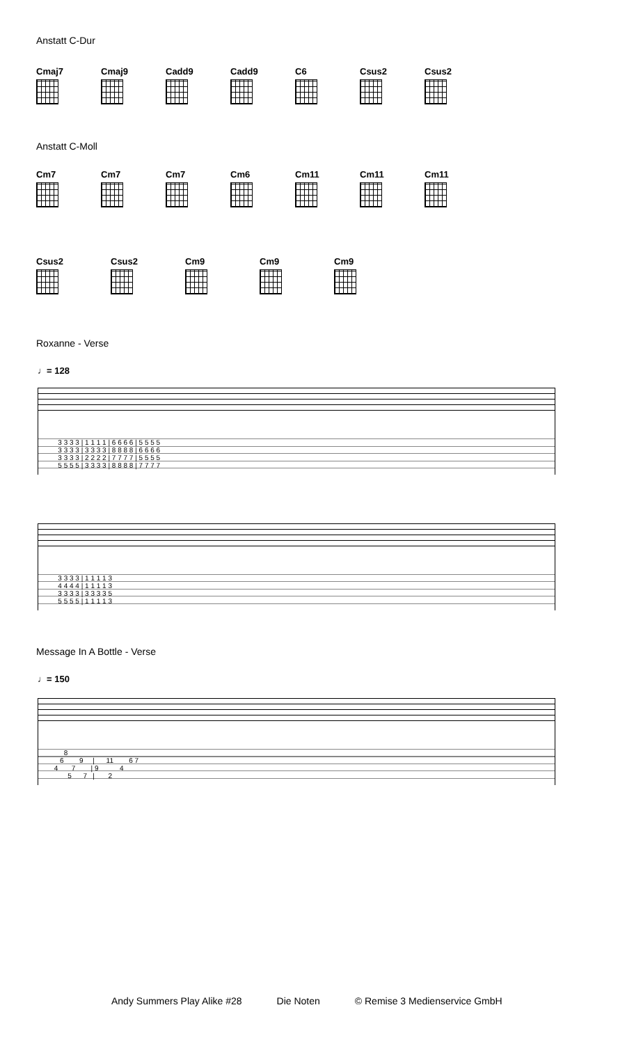Anstatt C-Dur
Cmaj7 Cmaj9 Cadd9 Cadd9 C6 Csus2 Csus2
Anstatt C-Moll
Cm7 Cm7 Cm7 Cm6 Cm11 Cm11 Cm11
Csus2 Csus2 Cm9 Cm9 Cm9
Roxanne - Verse
♩= 128
3 3 3 3 | 1 1 1 1 | 6 6 6 6 | 5 5 5 5 3 3 3 3 | 3 3 3 3 | 8 8 8 8 | 6 6 6 6 3 3 3 3 | 2 2 2 2 | 7 7 7 7 | 5 5 5 5 5 5 5 5 | 3 3 3 3 | 8 8 8 8 | 7 7 7 7
3 3 3 3 | 1 1 1 1 3 4 4 4 4 | 1 1 1 1 3 3 3 3 3 | 3 3 3 3 5 5 5 5 5 | 1 1 1 1 3
Message In A Bottle - Verse
♩= 150
8 6 9 | 11 6 7 4 7 | 9 4 5 7 | 2
Andy Summers Play Alike #28 Die Noten © Remise 3 Medienservice GmbH